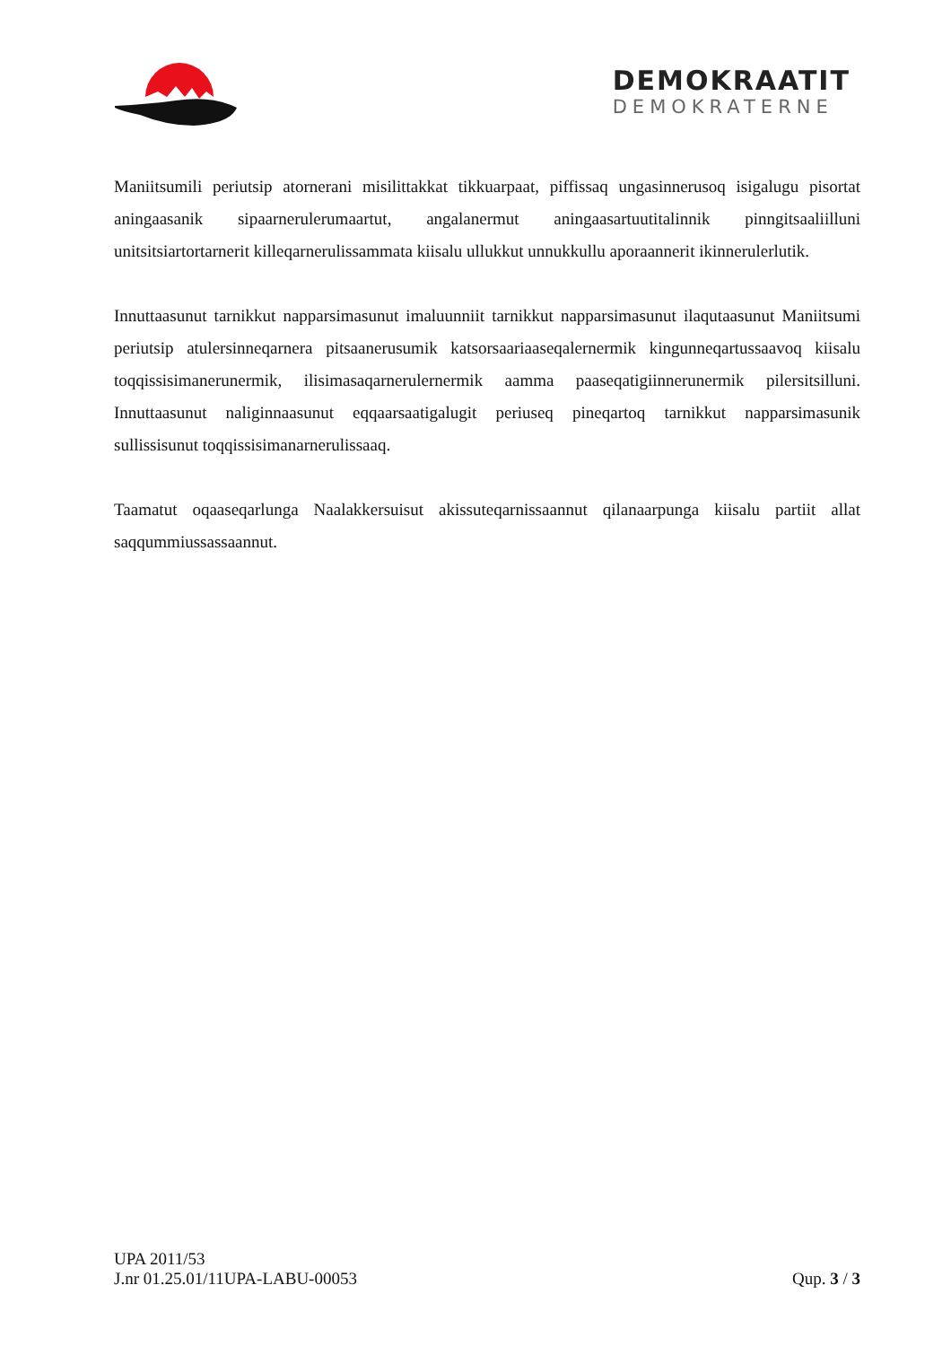DEMOKRAATIT
DEMOKRATERNE
Maniitsumili periutsip atornerani misilittakkat tikkuarpaat, piffissaq ungasinnerusoq isigalugu pisortat aningaasanik sipaarnerulerumaartut, angalanermut aningaasartuutitalinnik pinngitsaaliilluni unitsitsiartortarnerit killeqarnerulissammata kiisalu ullukkut unnukkullu aporaannerit ikinnerulerlutik.
Innuttaasunut tarnikkut napparsimasunut imaluunniit tarnikkut napparsimasunut ilaqutaasunut Maniitsumi periutsip atulersinneqarnera pitsaanerusumik katsorsaariaaseqalernermik kingunneqartussaavoq kiisalu toqqissisimanerunermik, ilisimasaqarnerulernermik aamma paaseqatigiinnerunermik pilersitsilluni. Innuttaasunut naliginnaasunut eqqaarsaatigalugit periuseq pineqartoq tarnikkut napparsimasunik sullissisunut toqqissisimanarnerulissaaq.
Taamatut oqaaseqarlunga Naalakkersuisut akissuteqarnissaannut qilanaarpunga kiisalu partiit allat saqqummiussassaannut.
UPA 2011/53
J.nr 01.25.01/11UPA-LABU-00053 Qup. 3 / 3